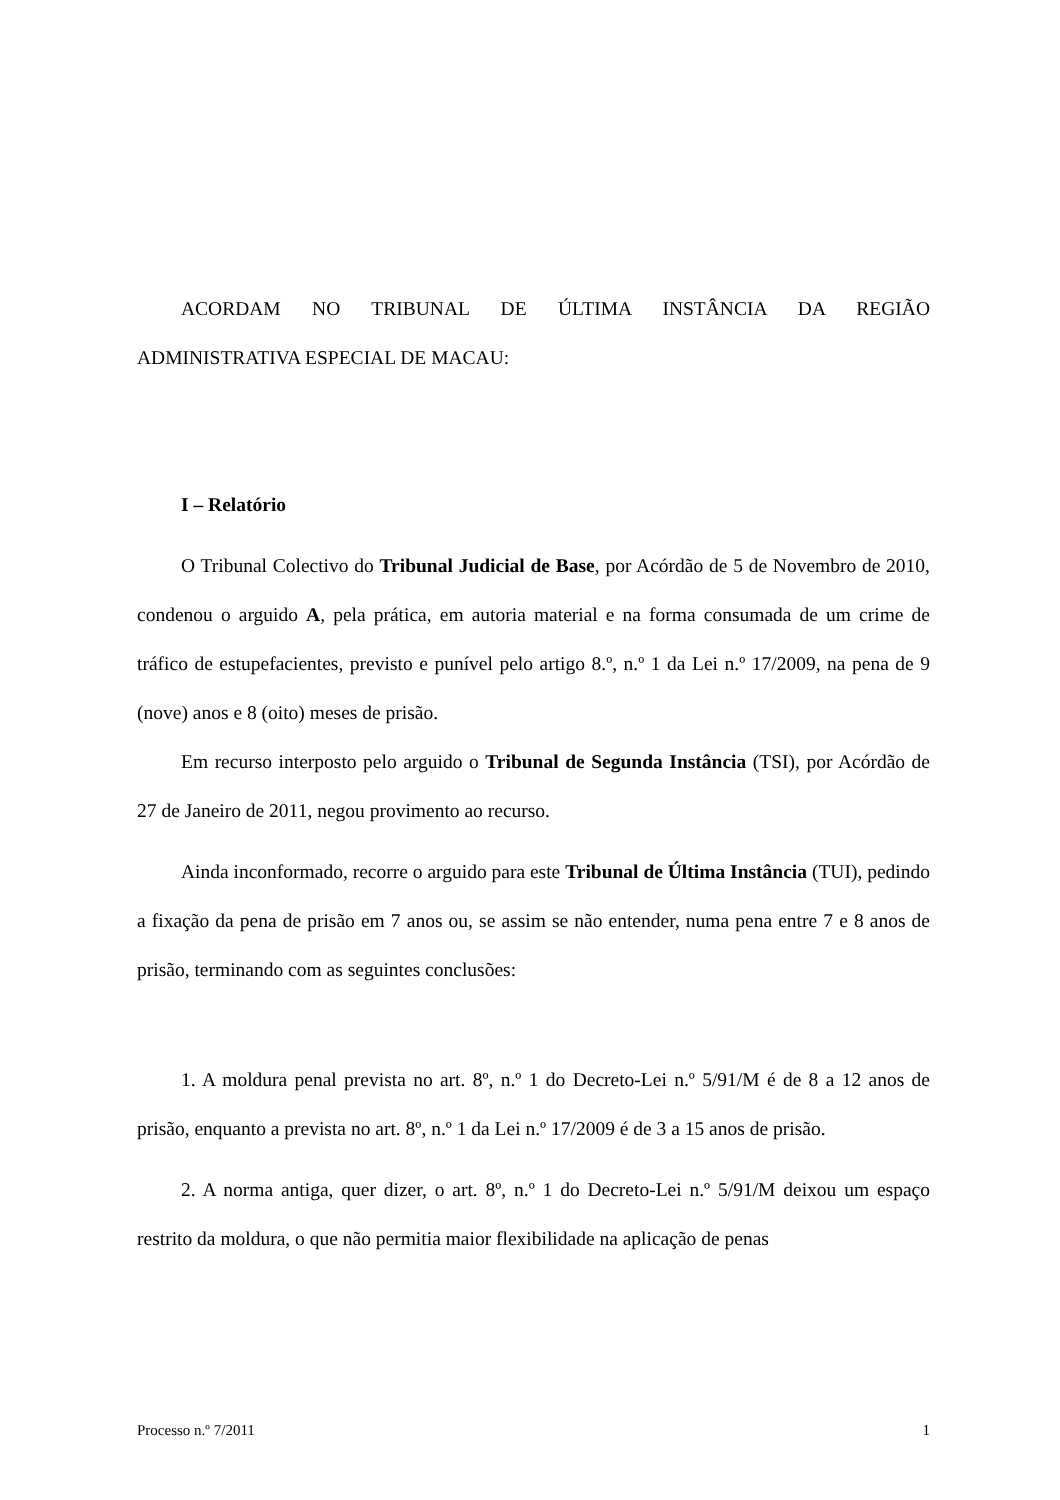ACORDAM NO TRIBUNAL DE ÚLTIMA INSTÂNCIA DA REGIÃO
ADMINISTRATIVA ESPECIAL DE MACAU:
I – Relatório
O Tribunal Colectivo do Tribunal Judicial de Base, por Acórdão de 5 de Novembro de 2010, condenou o arguido A, pela prática, em autoria material e na forma consumada de um crime de tráfico de estupefacientes, previsto e punível pelo artigo 8.º, n.º 1 da Lei n.º 17/2009, na pena de 9 (nove) anos e 8 (oito) meses de prisão.
Em recurso interposto pelo arguido o Tribunal de Segunda Instância (TSI), por Acórdão de 27 de Janeiro de 2011, negou provimento ao recurso.
Ainda inconformado, recorre o arguido para este Tribunal de Última Instância (TUI), pedindo a fixação da pena de prisão em 7 anos ou, se assim se não entender, numa pena entre 7 e 8 anos de prisão, terminando com as seguintes conclusões:
1. A moldura penal prevista no art. 8º, n.º 1 do Decreto-Lei n.º 5/91/M é de 8 a 12 anos de prisão, enquanto a prevista no art. 8º, n.º 1 da Lei n.º 17/2009 é de 3 a 15 anos de prisão.
2. A norma antiga, quer dizer, o art. 8º, n.º 1 do Decreto-Lei n.º 5/91/M deixou um espaço restrito da moldura, o que não permitia maior flexibilidade na aplicação de penas
Processo n.º 7/2011 1